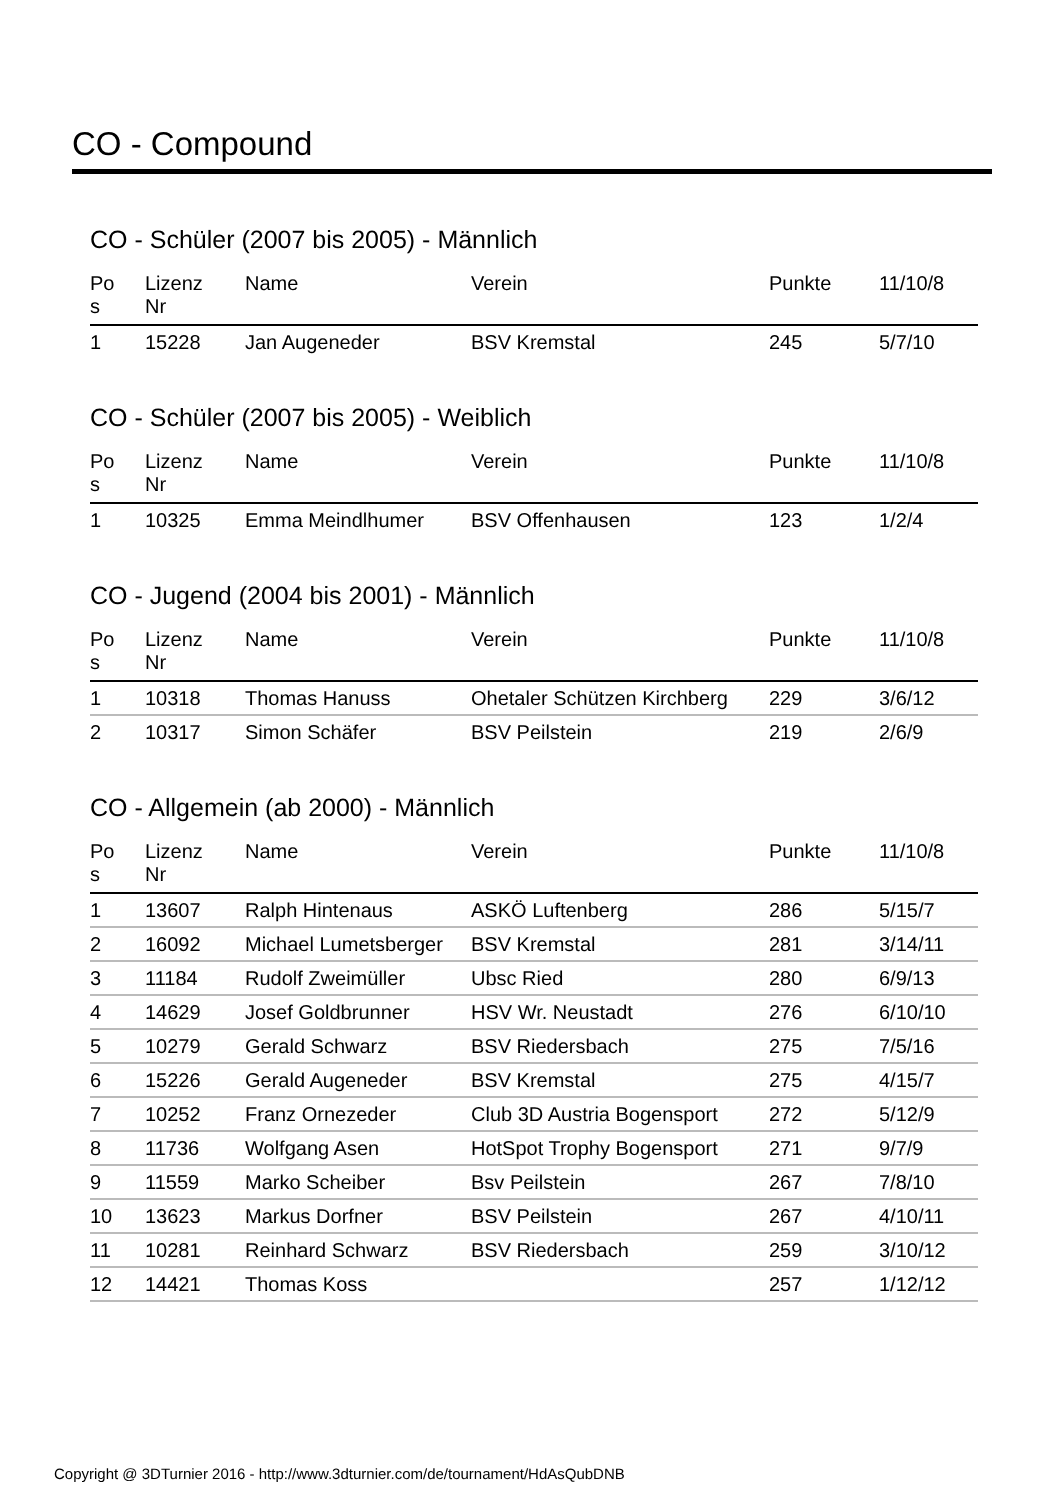CO - Compound
CO - Schüler (2007 bis 2005) - Männlich
| Po s | Lizenz Nr | Name | Verein | Punkte | 11/10/8 |
| --- | --- | --- | --- | --- | --- |
| 1 | 15228 | Jan Augeneder | BSV Kremstal | 245 | 5/7/10 |
CO - Schüler (2007 bis 2005) - Weiblich
| Po s | Lizenz Nr | Name | Verein | Punkte | 11/10/8 |
| --- | --- | --- | --- | --- | --- |
| 1 | 10325 | Emma Meindlhumer | BSV Offenhausen | 123 | 1/2/4 |
CO - Jugend (2004 bis 2001) - Männlich
| Po s | Lizenz Nr | Name | Verein | Punkte | 11/10/8 |
| --- | --- | --- | --- | --- | --- |
| 1 | 10318 | Thomas Hanuss | Ohetaler Schützen Kirchberg | 229 | 3/6/12 |
| 2 | 10317 | Simon Schäfer | BSV Peilstein | 219 | 2/6/9 |
CO - Allgemein (ab 2000) - Männlich
| Po s | Lizenz Nr | Name | Verein | Punkte | 11/10/8 |
| --- | --- | --- | --- | --- | --- |
| 1 | 13607 | Ralph Hintenaus | ASKÖ Luftenberg | 286 | 5/15/7 |
| 2 | 16092 | Michael Lumetsberger | BSV Kremstal | 281 | 3/14/11 |
| 3 | 11184 | Rudolf Zweimüller | Ubsc Ried | 280 | 6/9/13 |
| 4 | 14629 | Josef Goldbrunner | HSV Wr. Neustadt | 276 | 6/10/10 |
| 5 | 10279 | Gerald Schwarz | BSV Riedersbach | 275 | 7/5/16 |
| 6 | 15226 | Gerald Augeneder | BSV Kremstal | 275 | 4/15/7 |
| 7 | 10252 | Franz Ornezeder | Club 3D Austria Bogensport | 272 | 5/12/9 |
| 8 | 11736 | Wolfgang Asen | HotSpot Trophy Bogensport | 271 | 9/7/9 |
| 9 | 11559 | Marko Scheiber | Bsv Peilstein | 267 | 7/8/10 |
| 10 | 13623 | Markus Dorfner | BSV Peilstein | 267 | 4/10/11 |
| 11 | 10281 | Reinhard Schwarz | BSV Riedersbach | 259 | 3/10/12 |
| 12 | 14421 | Thomas Koss | | 257 | 1/12/12 |
Copyright @ 3DTurnier 2016 - http://www.3dturnier.com/de/tournament/HdAsQubDNB